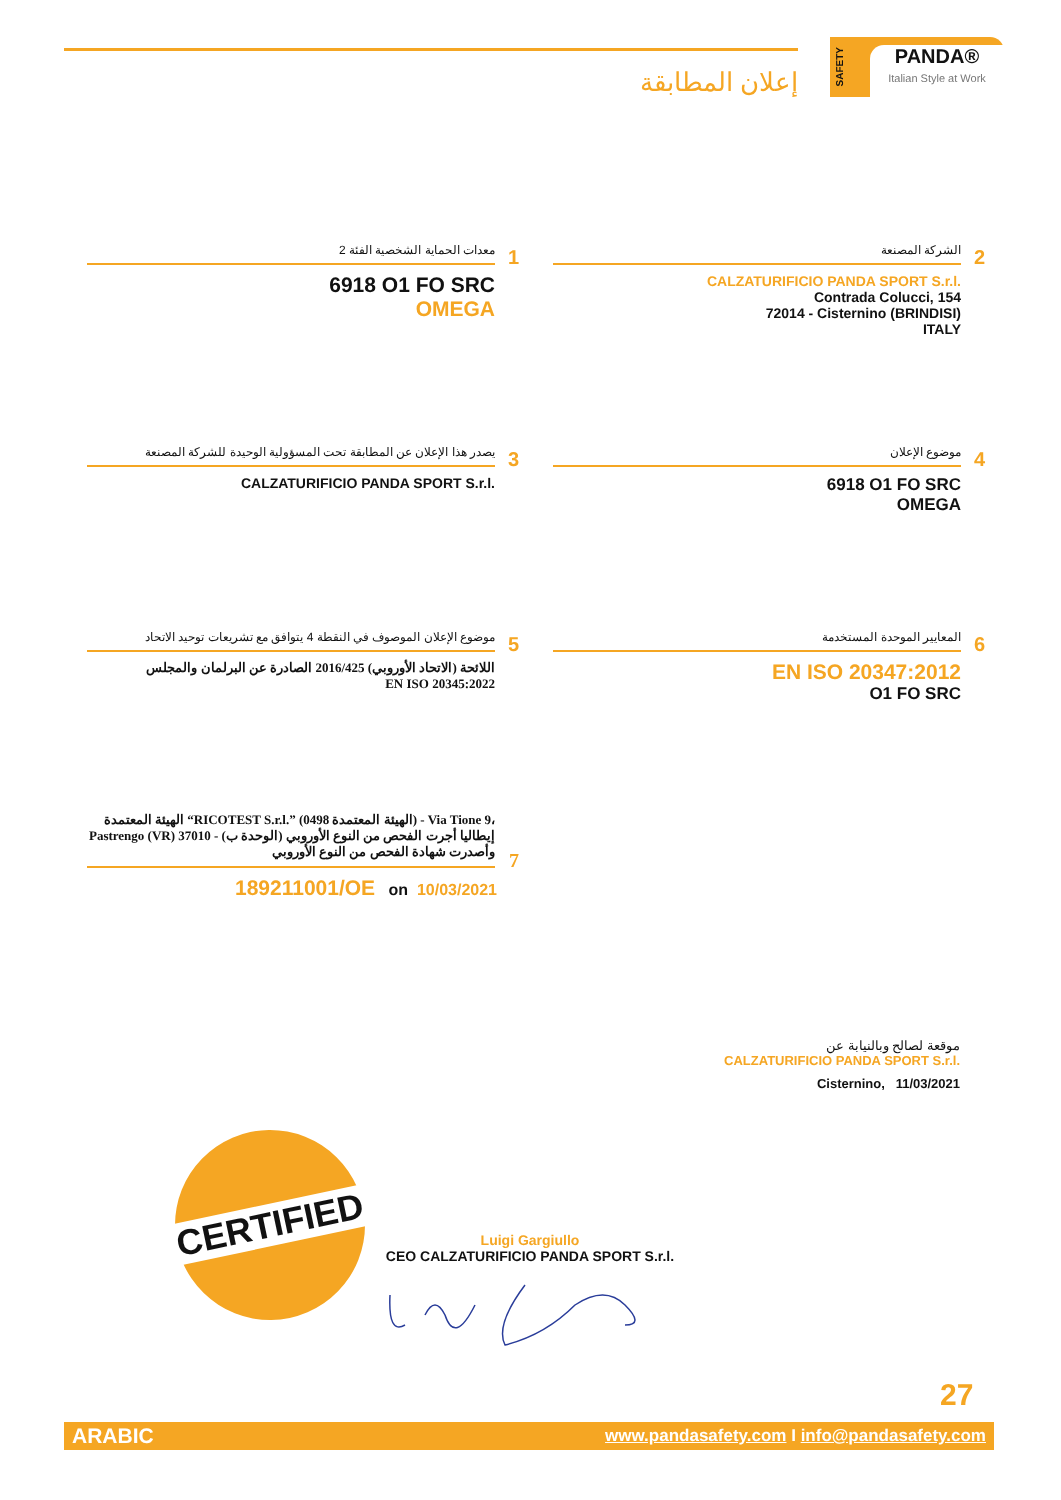إعلان المطابقة
PANDA®
Italian Style at Work
SAFETY
معدات الحماية الشخصية الفئة 2
1
6918 O1 FO SRC
OMEGA
الشركة المصنعة
2
CALZATURIFICIO PANDA SPORT S.r.l.
Contrada Colucci, 154
72014 - Cisternino (BRINDISI)
ITALY
يصدر هذا الإعلان عن المطابقة تحت المسؤولية الوحيدة للشركة المصنعة
3
CALZATURIFICIO PANDA SPORT S.r.l.
موضوع الإعلان
4
6918 O1 FO SRC
OMEGA
موضوع الإعلان الموصوف في النقطة 4 يتوافق مع تشريعات توحيد الاتحاد
5
اللائحة (الاتحاد الأوروبي) 2016/425 الصادرة عن البرلمان والمجلس
EN ISO 20345:2022
المعايير الموحدة المستخدمة
6
EN ISO 20347:2012
O1 FO SRC
الهيئة المعتمدة “RICOTEST S.r.l.” (الهيئة المعتمدة 0498) - Via Tione 9، Pastrengo (VR) 37010 - إيطاليا أجرت الفحص من النوع الأوروبي (الوحدة ب) وأصدرت شهادة الفحص من النوع الأوروبي
7
189211001/OE on 10/03/2021
موقعة لصالح وبالنيابة عن
CALZATURIFICIO PANDA SPORT S.r.l.
Cisternino, 11/03/2021
CERTIFIED
Luigi Gargiullo
CEO CALZATURIFICIO PANDA SPORT S.r.l.
27
ARABIC www.pandasafety.com I info@pandasafety.com